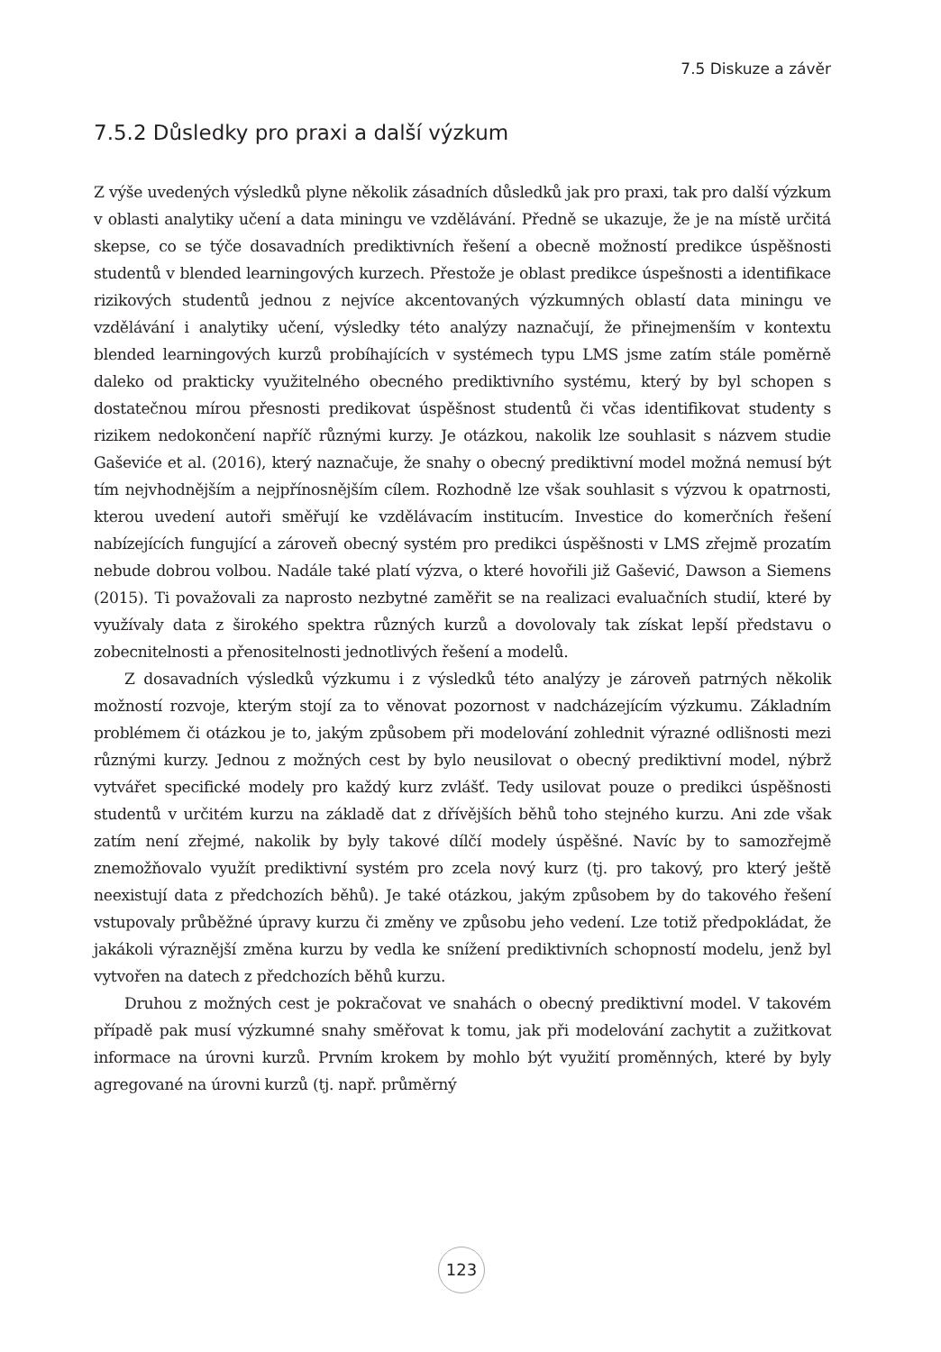7.5 Diskuze a závěr
7.5.2 Důsledky pro praxi a další výzkum
Z výše uvedených výsledků plyne několik zásadních důsledků jak pro praxi, tak pro další výzkum v oblasti analytiky učení a data miningu ve vzdělávání. Předně se ukazuje, že je na místě určitá skepse, co se týče dosavadních prediktivních řešení a obecně možností predikce úspěšnosti studentů v blended learningových kurzech. Přestože je oblast predikce úspešnosti a identifikace rizikových studentů jednou z nejvíce akcentovaných výzkumných oblastí data miningu ve vzdělávání i analytiky učení, výsledky této analýzy naznačují, že přinejmenším v kontextu blended learningových kurzů probíhajících v systémech typu LMS jsme zatím stále poměrně daleko od prakticky využitelného obecného prediktivního systému, který by byl schopen s dostatečnou mírou přesnosti predikovat úspěšnost studentů či včas identifikovat studenty s rizikem nedokončení napříč různými kurzy. Je otázkou, nakolik lze souhlasit s názvem studie Gaševiće et al. (2016), který naznačuje, že snahy o obecný prediktivní model možná nemusí být tím nejvhodnějším a nejpřínosnějším cílem. Rozhodně lze však souhlasit s výzvou k opatrnosti, kterou uvedení autoři směřují ke vzdělávacím institucím. Investice do komerčních řešení nabízejících fungující a zároveň obecný systém pro predikci úspěšnosti v LMS zřejmě prozatím nebude dobrou volbou. Nadále také platí výzva, o které hovořili již Gašević, Dawson a Siemens (2015). Ti považovali za naprosto nezbytné zaměřit se na realizaci evaluačních studií, které by využívaly data z širokého spektra různých kurzů a dovolovaly tak získat lepší představu o zobecnitelnosti a přenositelnosti jednotlivých řešení a modelů.
Z dosavadních výsledků výzkumu i z výsledků této analýzy je zároveň patrných několik možností rozvoje, kterým stojí za to věnovat pozornost v nadcházejícím výzkumu. Základním problémem či otázkou je to, jakým způsobem při modelování zohlednit výrazné odlišnosti mezi různými kurzy. Jednou z možných cest by bylo neusilovat o obecný prediktivní model, nýbrž vytvářet specifické modely pro každý kurz zvlášť. Tedy usilovat pouze o predikci úspěšnosti studentů v určitém kurzu na základě dat z dřívějších běhů toho stejného kurzu. Ani zde však zatím není zřejmé, nakolik by byly takové dílčí modely úspěšné. Navíc by to samozřejmě znemožňovalo využít prediktivní systém pro zcela nový kurz (tj. pro takový, pro který ještě neexistují data z předchozích běhů). Je také otázkou, jakým způsobem by do takového řešení vstupovaly průběžné úpravy kurzu či změny ve způsobu jeho vedení. Lze totiž předpokládat, že jakákoli výraznější změna kurzu by vedla ke snížení prediktivních schopností modelu, jenž byl vytvořen na datech z předchozích běhů kurzu.
Druhou z možných cest je pokračovat ve snahách o obecný prediktivní model. V takovém případě pak musí výzkumné snahy směřovat k tomu, jak při modelování zachytit a zužitkovat informace na úrovni kurzů. Prvním krokem by mohlo být využití proměnných, které by byly agregované na úrovni kurzů (tj. např. průměrný
123